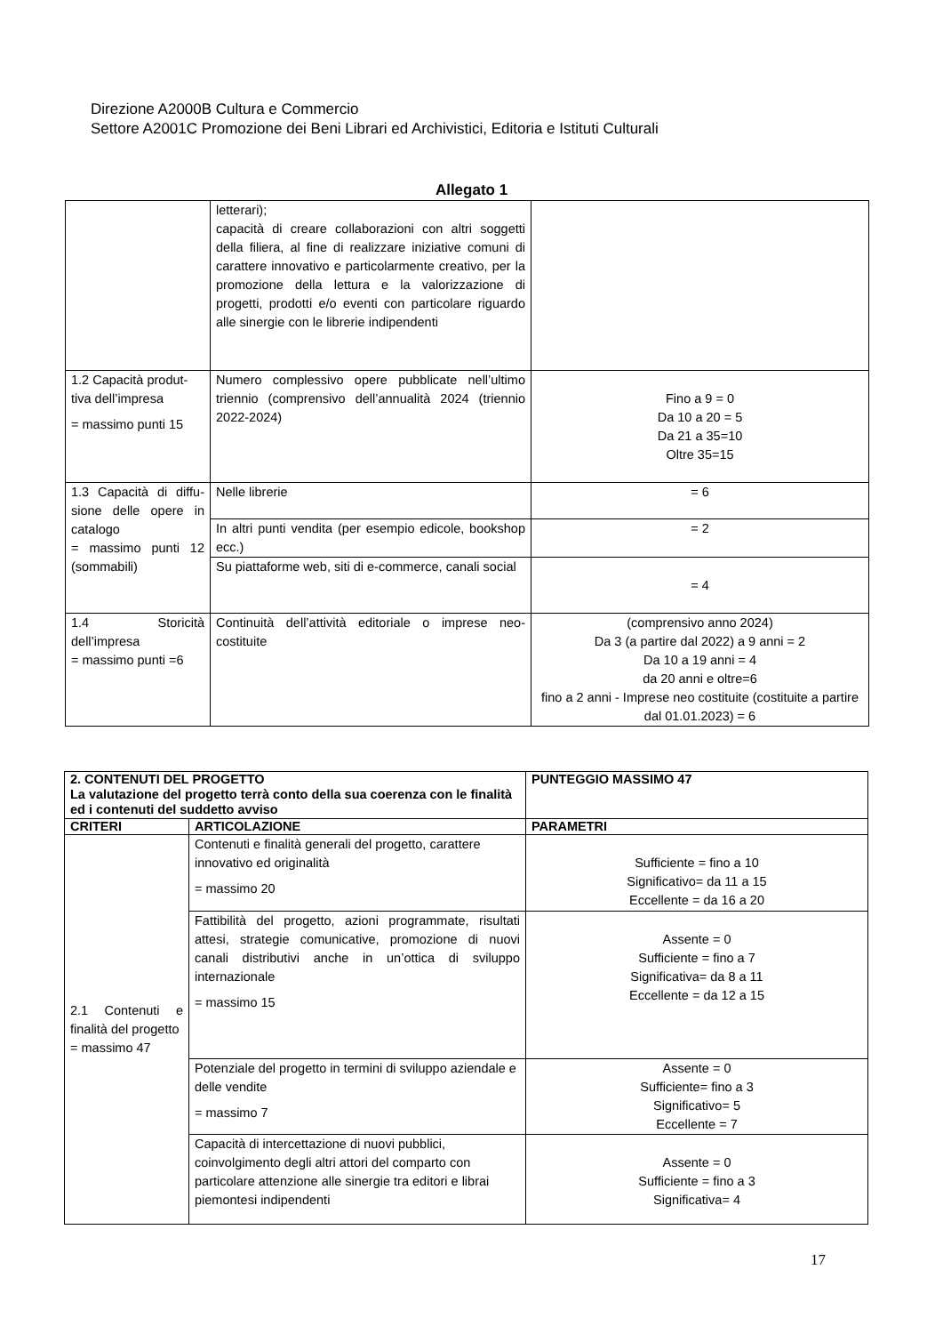Direzione A2000B Cultura e Commercio
Settore A2001C Promozione dei Beni Librari ed Archivistici, Editoria e Istituti Culturali
Allegato 1
| | letterari); capacità di creare collaborazioni con altri soggetti della filiera, al fine di realizzare iniziative comuni di carattere innovativo e particolarmente creativo, per la promozione della lettura e la valorizzazione di progetti, prodotti e/o eventi con particolare riguardo alle sinergie con le librerie indipendenti | |
| 1.2 Capacità produt-tiva dell’impresa = massimo punti 15 | Numero complessivo opere pubblicate nell’ultimo triennio (comprensivo dell’annualità 2024 (triennio 2022-2024) | Fino a 9 = 0 Da 10 a 20 = 5 Da 21 a 35=10 Oltre 35=15 |
| 1.3 Capacità di diffu-sione delle opere in catalogo = massimo punti 12 (sommabili) | Nelle librerie | = 6 |
| | In altri punti vendita (per esempio edicole, bookshop ecc.) | = 2 |
| | Su piattaforme web, siti di e-commerce, canali social | = 4 |
| 1.4 Storicità dell’impresa = massimo punti =6 | Continuità dell’attività editoriale o imprese neo-costituite | (comprensivo anno 2024) Da 3 (a partire dal 2022) a 9 anni = 2 Da 10 a 19 anni = 4 da 20 anni e oltre=6 fino a 2 anni - Imprese neo costituite (costituite a partire dal 01.01.2023) = 6 |
| 2. CONTENUTI DEL PROGETTO La valutazione del progetto terrà conto della sua coerenza con le finalità ed i contenuti del suddetto avviso | | PUNTEGGIO MASSIMO 47 |
| --- | --- | --- |
| CRITERI | ARTICOLAZIONE | PARAMETRI |
| 2.1 Contenuti e finalità del progetto = massimo 47 | Contenuti e finalità generali del progetto, carattere innovativo ed originalità = massimo 20 | Sufficiente = fino a 10 Significativo= da 11 a 15 Eccellente = da 16 a 20 |
| | Fattibilità del progetto, azioni programmate, risultati attesi, strategie comunicative, promozione di nuovi canali distributivi anche in un’ottica di sviluppo internazionale = massimo 15 | Assente = 0 Sufficiente = fino a 7 Significativa= da 8 a 11 Eccellente = da 12 a 15 |
| | Potenziale del progetto in termini di sviluppo aziendale e delle vendite = massimo 7 | Assente = 0 Sufficiente= fino a 3 Significativo= 5 Eccellente = 7 |
| | Capacità di intercettazione di nuovi pubblici, coinvolgimento degli altri attori del comparto con particolare attenzione alle sinergie tra editori e librai piemontesi indipendenti | Assente = 0 Sufficiente = fino a 3 Significativa= 4 |
17